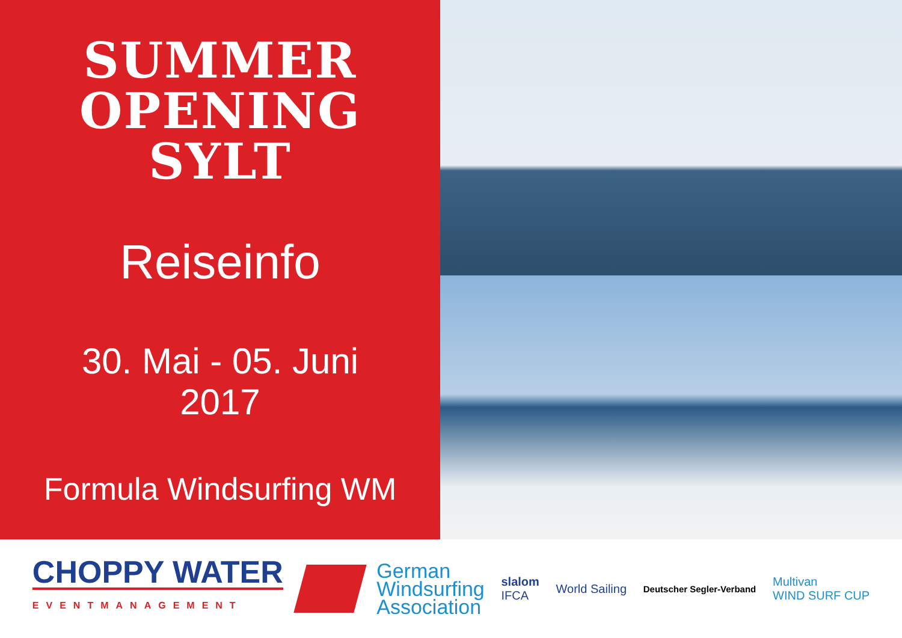SUMMER
OPENING
SYLT
Reiseinfo
30. Mai - 05. Juni
2017
Formula Windsurfing WM
CHOPPY WATER
EVENTMANAGEMENT
German
Windsurfing
Association
slalom
IFCA
World Sailing
Deutscher Segler-Verband
Multivan
WIND SURF CUP